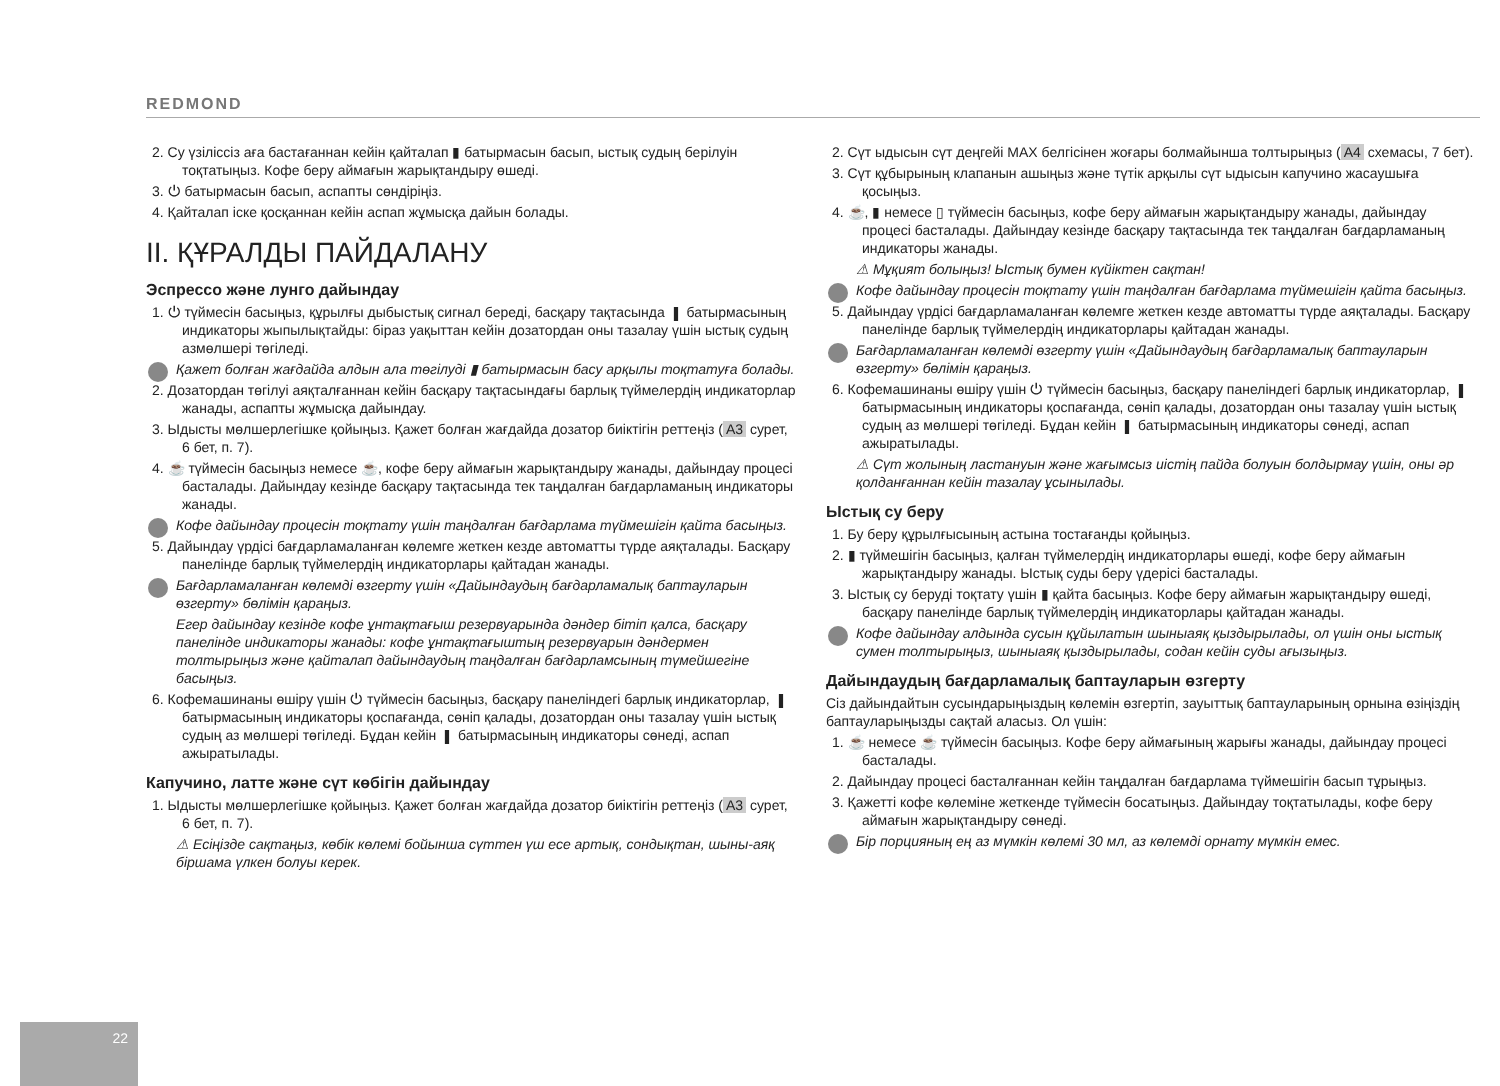REDMOND
2. Су үзіліссіз аға бастағаннан кейін қайталап ▮ батырмасын басып, ыстық судың берілуін тоқтатыңыз. Кофе беру аймағын жарықтандыру өшеді.
3. ⏻ батырмасын басып, аспапты сөндіріңіз.
4. Қайталап іске қосқаннан кейін аспап жұмысқа дайын болады.
II. ҚҰРАЛДЫ ПАЙДАЛАНУ
Эспрессо және лунго дайындау
1. ⏻ түймесін басыңыз, құрылғы дыбыстық сигнал береді, басқару тақтасында ▮ батырмасының индикаторы жыпылықтайды: біраз уақыттан кейін дозатордан оны тазалау үшін ыстық судың азмөлшері төгіледі.
Қажет болған жағдайда алдын ала төгілуді ▮ батырмасын басу арқылы тоқтатуға болады.
2. Дозатордан төгілуі аяқталғаннан кейін басқару тақтасындағы барлық түймелердің индикаторлар жанады, аспапты жұмысқа дайындау.
3. Ыдысты мөлшерлегішке қойыңыз. Қажет болған жағдайда дозатор биіктігін реттеңіз (A3 сурет, 6 бет, п. 7).
4. ☕ түймесін басыңыз немесе ☕, кофе беру аймағын жарықтандыру жанады, дайындау процесі басталады. Дайындау кезінде басқару тақтасында тек таңдалған бағдарламаның индикаторы жанады.
Кофе дайындау процесін тоқтату үшін таңдалған бағдарлама түймешігін қайта басыңыз.
5. Дайындау үрдісі бағдарламаланған көлемге жеткен кезде автоматты түрде аяқталады. Басқару панелінде барлық түймелердің индикаторлары қайтадан жанады.
Бағдарламаланған көлемді өзгерту үшін «Дайындаудың бағдарламалық баптауларын өзгерту» бөлімін қараңыз.
Егер дайындау кезінде кофе ұнтақтағыш резервуарында дәндер бітіп қалса, басқару панелінде индикаторы жанады: кофе ұнтақтағыштың резервуарын дәндермен толтырыңыз және қайталап дайындаудың таңдалған бағдарламсының түмейшегіне басыңыз.
6. Кофемашинаны өшіру үшін ⏻ түймесін басыңыз, басқару панеліндегі барлық индикаторлар, ▮ батырмасының индикаторы қоспағанда, сөніп қалады, дозатордан оны тазалау үшін ыстық судың аз мөлшері төгіледі. Бұдан кейін ▮ батырмасының индикаторы сөнеді, аспап ажыратылады.
Капучино, латте және сүт көбігін дайындау
1. Ыдысты мөлшерлегішке қойыңыз. Қажет болған жағдайда дозатор биіктігін реттеңіз (A3 сурет, 6 бет, п. 7).
⚠ Есіңізде сақтаңыз, көбік көлемі бойынша сүттен үш есе артық, сондықтан, шыны-аяқ біршама үлкен болуы керек.
2. Сүт ыдысын сүт деңгейі MAX белгісінен жоғары болмайынша толтырыңыз (A4 схемасы, 7 бет).
3. Сүт құбырының клапанын ашыңыз және түтік арқылы сүт ыдысын капучино жасаушыға қосыңыз.
4. ☕, ▮ немесе ▯ түймесін басыңыз, кофе беру аймағын жарықтандыру жанады, дайындау процесі басталады. Дайындау кезінде басқару тақтасында тек таңдалған бағдарламаның индикаторы жанады.
⚠ Мұқият болыңыз! Ыстық бумен күйіктен сақтан!
Кофе дайындау процесін тоқтату үшін таңдалған бағдарлама түймешігін қайта басыңыз.
5. Дайындау үрдісі бағдарламаланған көлемге жеткен кезде автоматты түрде аяқталады. Басқару панелінде барлық түймелердің индикаторлары қайтадан жанады.
Бағдарламаланған көлемді өзгерту үшін «Дайындаудың бағдарламалық баптауларын өзгерту» бөлімін қараңыз.
6. Кофемашинаны өшіру үшін ⏻ түймесін басыңыз, басқару панеліндегі барлық индикаторлар, ▮ батырмасының индикаторы қоспағанда, сөніп қалады, дозатордан оны тазалау үшін ыстық судың аз мөлшері төгіледі. Бұдан кейін ▮ батырмасының индикаторы сөнеді, аспап ажыратылады.
⚠ Сүт жолының ластануын және жағымсыз иістің пайда болуын болдырмау үшін, оны әр қолданғаннан кейін тазалау ұсынылады.
Ыстық су беру
1. Бу беру құрылғысының астына тостағанды қойыңыз.
2. ▮ түймешігін басыңыз, қалған түймелердің индикаторлары өшеді, кофе беру аймағын жарықтандыру жанады. Ыстық суды беру үдерісі басталады.
3. Ыстық су беруді тоқтату үшін ▮ қайта басыңыз. Кофе беру аймағын жарықтандыру өшеді, басқару панелінде барлық түймелердің индикаторлары қайтадан жанады.
Кофе дайындау алдында сусын құйылатын шыныаяқ қыздырылады, ол үшін оны ыстық сумен толтырыңыз, шыныаяқ қыздырылады, содан кейін суды ағызыңыз.
Дайындаудың бағдарламалық баптауларын өзгерту
Сіз дайындайтын сусындарыңыздың көлемін өзгертіп, зауыттық баптауларының орнына өзіңіздің баптауларыңызды сақтай аласыз. Ол үшін:
1. ☕ немесе ☕ түймесін басыңыз. Кофе беру аймағының жарығы жанады, дайындау процесі басталады.
2. Дайындау процесі басталғаннан кейін таңдалған бағдарлама түймешігін басып тұрыңыз.
3. Қажетті кофе көлеміне жеткенде түймесін босатыңыз. Дайындау тоқтатылады, кофе беру аймағын жарықтандыру сөнеді.
Бір порцияның ең аз мүмкін көлемі 30 мл, аз көлемді орнату мүмкін емес.
22